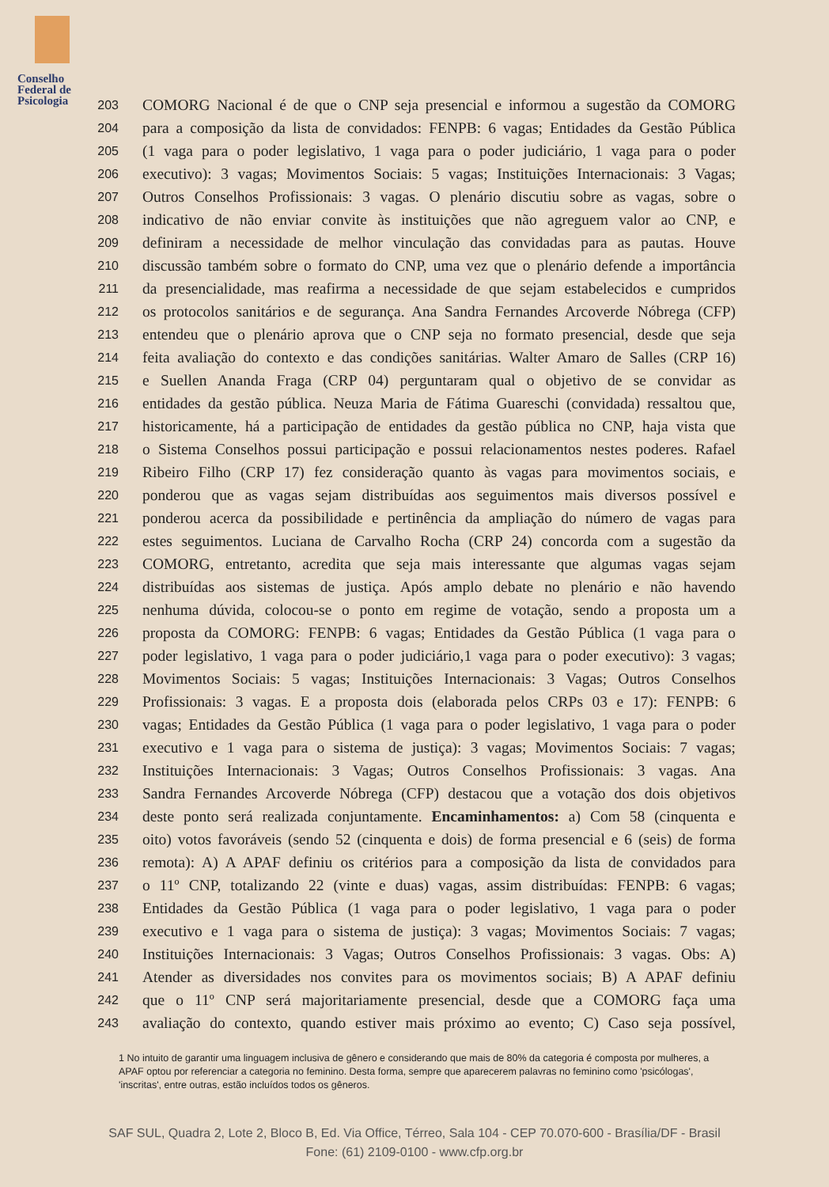Conselho
Federal de
Psicologia
203 COMORG Nacional é de que o CNP seja presencial e informou a sugestão da COMORG
204 para a composição da lista de convidados: FENPB: 6 vagas; Entidades da Gestão Pública
205 (1 vaga para o poder legislativo, 1 vaga para o poder judiciário, 1 vaga para o poder
206 executivo): 3 vagas; Movimentos Sociais: 5 vagas; Instituições Internacionais: 3 Vagas;
207 Outros Conselhos Profissionais: 3 vagas. O plenário discutiu sobre as vagas, sobre o
208 indicativo de não enviar convite às instituições que não agreguem valor ao CNP, e
209 definiram a necessidade de melhor vinculação das convidadas para as pautas. Houve
210 discussão também sobre o formato do CNP, uma vez que o plenário defende a importância
211 da presencialidade, mas reafirma a necessidade de que sejam estabelecidos e cumpridos
212 os protocolos sanitários e de segurança. Ana Sandra Fernandes Arcoverde Nóbrega (CFP)
213 entendeu que o plenário aprova que o CNP seja no formato presencial, desde que seja
214 feita avaliação do contexto e das condições sanitárias. Walter Amaro de Salles (CRP 16)
215 e Suellen Ananda Fraga (CRP 04) perguntaram qual o objetivo de se convidar as
216 entidades da gestão pública. Neuza Maria de Fátima Guareschi (convidada) ressaltou que,
217 historicamente, há a participação de entidades da gestão pública no CNP, haja vista que
218 o Sistema Conselhos possui participação e possui relacionamentos nestes poderes. Rafael
219 Ribeiro Filho (CRP 17) fez consideração quanto às vagas para movimentos sociais, e
220 ponderou que as vagas sejam distribuídas aos seguimentos mais diversos possível e
221 ponderou acerca da possibilidade e pertinência da ampliação do número de vagas para
222 estes seguimentos. Luciana de Carvalho Rocha (CRP 24) concorda com a sugestão da
223 COMORG, entretanto, acredita que seja mais interessante que algumas vagas sejam
224 distribuídas aos sistemas de justiça. Após amplo debate no plenário e não havendo
225 nenhuma dúvida, colocou-se o ponto em regime de votação, sendo a proposta um a
226 proposta da COMORG: FENPB: 6 vagas; Entidades da Gestão Pública (1 vaga para o
227 poder legislativo, 1 vaga para o poder judiciário,1 vaga para o poder executivo): 3 vagas;
228 Movimentos Sociais: 5 vagas; Instituições Internacionais: 3 Vagas; Outros Conselhos
229 Profissionais: 3 vagas. E a proposta dois (elaborada pelos CRPs 03 e 17): FENPB: 6
230 vagas; Entidades da Gestão Pública (1 vaga para o poder legislativo, 1 vaga para o poder
231 executivo e 1 vaga para o sistema de justiça): 3 vagas; Movimentos Sociais: 7 vagas;
232 Instituições Internacionais: 3 Vagas; Outros Conselhos Profissionais: 3 vagas. Ana
233 Sandra Fernandes Arcoverde Nóbrega (CFP) destacou que a votação dos dois objetivos
234 deste ponto será realizada conjuntamente. Encaminhamentos: a) Com 58 (cinquenta e
235 oito) votos favoráveis (sendo 52 (cinquenta e dois) de forma presencial e 6 (seis) de forma
236 remota): A) A APAF definiu os critérios para a composição da lista de convidados para
237 o 11º CNP, totalizando 22 (vinte e duas) vagas, assim distribuídas: FENPB: 6 vagas;
238 Entidades da Gestão Pública (1 vaga para o poder legislativo, 1 vaga para o poder
239 executivo e 1 vaga para o sistema de justiça): 3 vagas; Movimentos Sociais: 7 vagas;
240 Instituições Internacionais: 3 Vagas; Outros Conselhos Profissionais: 3 vagas. Obs: A)
241 Atender as diversidades nos convites para os movimentos sociais; B) A APAF definiu
242 que o 11º CNP será majoritariamente presencial, desde que a COMORG faça uma
243 avaliação do contexto, quando estiver mais próximo ao evento; C) Caso seja possível,
1 No intuito de garantir uma linguagem inclusiva de gênero e considerando que mais de 80% da categoria é composta por mulheres, a APAF optou por referenciar a categoria no feminino. Desta forma, sempre que aparecerem palavras no feminino como 'psicólogas', 'inscritas', entre outras, estão incluídos todos os gêneros.
SAF SUL, Quadra 2, Lote 2, Bloco B, Ed. Via Office, Térreo, Sala 104 - CEP 70.070-600 - Brasília/DF - Brasil
Fone: (61) 2109-0100 - www.cfp.org.br